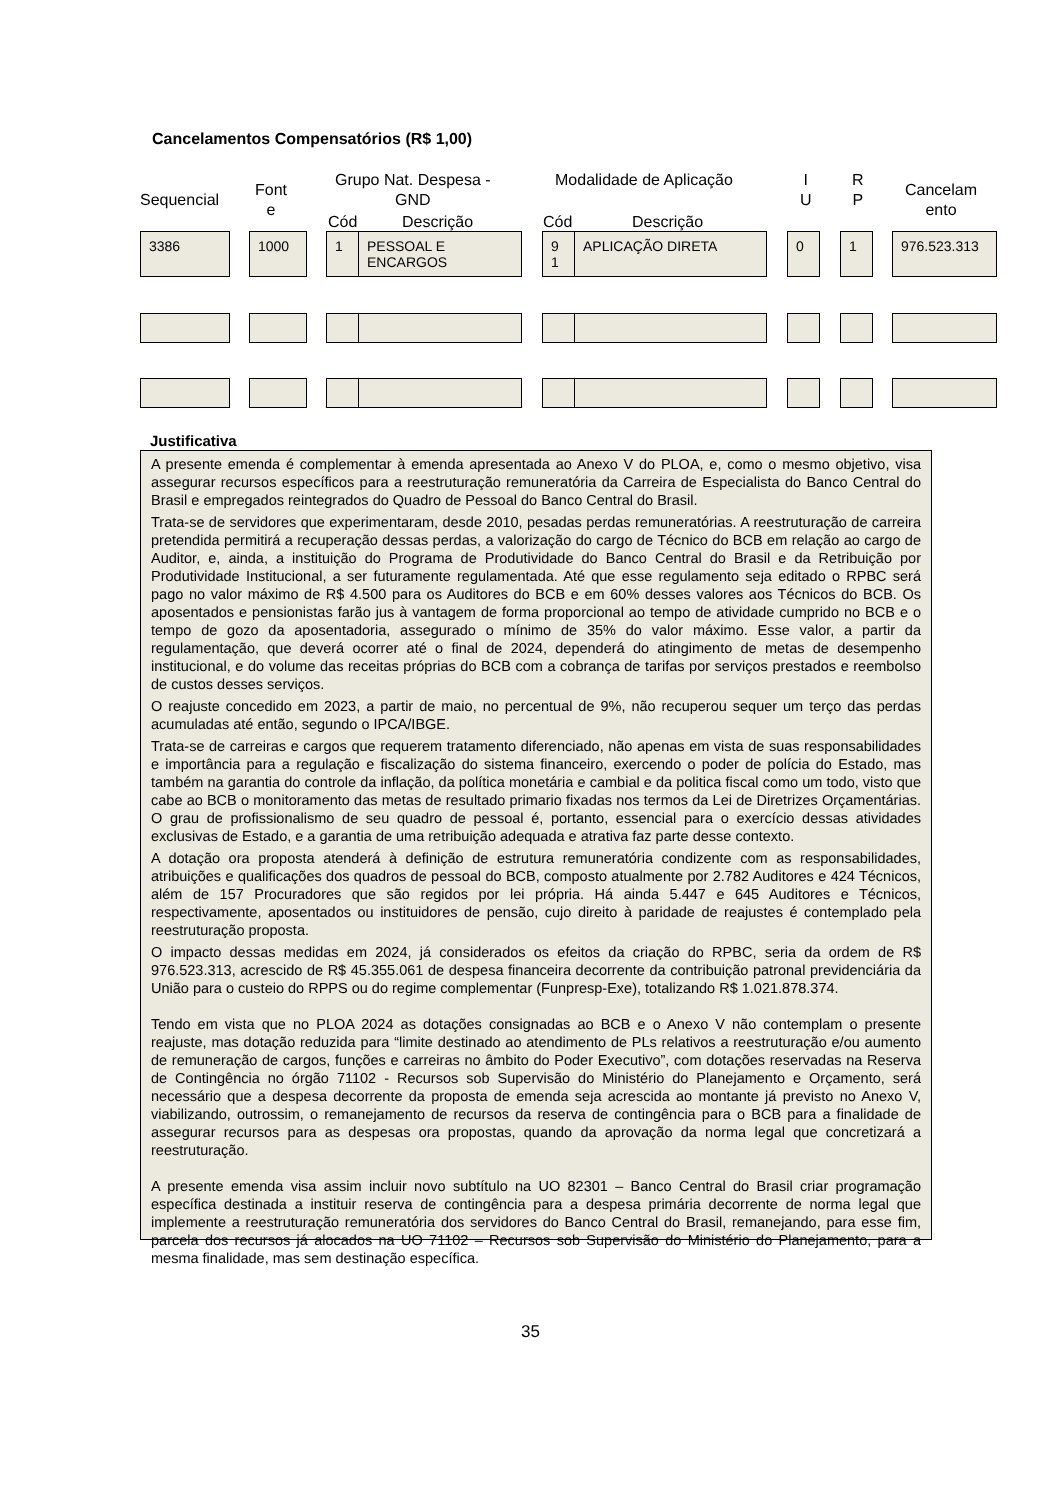Cancelamentos Compensatórios (R$ 1,00)
Sequencial
Font
e
Grupo Nat. Despesa -
GND
Cód Descrição
Modalidade de Aplicação
Cód Descrição
I
U
R
P
Cancelam
ento
3386 1000 1 PESSOAL E ENCARGOS 9 1 APLICAÇÃO DIRETA 0 1 976.523.313
Justificativa
A presente emenda é complementar à emenda apresentada ao Anexo V do PLOA, e, como o mesmo objetivo, visa assegurar recursos específicos para a reestruturação remuneratória da Carreira de Especialista do Banco Central do Brasil e empregados reintegrados do Quadro de Pessoal do Banco Central do Brasil.
Trata-se de servidores que experimentaram, desde 2010, pesadas perdas remuneratórias. A reestruturação de carreira pretendida permitirá a recuperação dessas perdas, a valorização do cargo de Técnico do BCB em relação ao cargo de Auditor, e, ainda, a instituição do Programa de Produtividade do Banco Central do Brasil e da Retribuição por Produtividade Institucional, a ser futuramente regulamentada. Até que esse regulamento seja editado o RPBC será pago no valor máximo de R$ 4.500 para os Auditores do BCB e em 60% desses valores aos Técnicos do BCB. Os aposentados e pensionistas farão jus à vantagem de forma proporcional ao tempo de atividade cumprido no BCB e o tempo de gozo da aposentadoria, assegurado o mínimo de 35% do valor máximo. Esse valor, a partir da regulamentação, que deverá ocorrer até o final de 2024, dependerá do atingimento de metas de desempenho institucional, e do volume das receitas próprias do BCB com a cobrança de tarifas por serviços prestados e reembolso de custos desses serviços.
O reajuste concedido em 2023, a partir de maio, no percentual de 9%, não recuperou sequer um terço das perdas acumuladas até então, segundo o IPCA/IBGE.
Trata-se de carreiras e cargos que requerem tratamento diferenciado, não apenas em vista de suas responsabilidades e importância para a regulação e fiscalização do sistema financeiro, exercendo o poder de polícia do Estado, mas também na garantia do controle da inflação, da política monetária e cambial e da politica fiscal como um todo, visto que cabe ao BCB o monitoramento das metas de resultado primario fixadas nos termos da Lei de Diretrizes Orçamentárias. O grau de profissionalismo de seu quadro de pessoal é, portanto, essencial para o exercício dessas atividades exclusivas de Estado, e a garantia de uma retribuição adequada e atrativa faz parte desse contexto.
A dotação ora proposta atenderá à definição de estrutura remuneratória condizente com as responsabilidades, atribuições e qualificações dos quadros de pessoal do BCB, composto atualmente por 2.782 Auditores e 424 Técnicos, além de 157 Procuradores que são regidos por lei própria. Há ainda 5.447 e 645 Auditores e Técnicos, respectivamente, aposentados ou instituidores de pensão, cujo direito à paridade de reajustes é contemplado pela reestruturação proposta.
O impacto dessas medidas em 2024, já considerados os efeitos da criação do RPBC, seria da ordem de R$ 976.523.313, acrescido de R$ 45.355.061 de despesa financeira decorrente da contribuição patronal previdenciária da União para o custeio do RPPS ou do regime complementar (Funpresp-Exe), totalizando R$ 1.021.878.374.
Tendo em vista que no PLOA 2024 as dotações consignadas ao BCB e o Anexo V não contemplam o presente reajuste, mas dotação reduzida para “limite destinado ao atendimento de PLs relativos a reestruturação e/ou aumento de remuneração de cargos, funções e carreiras no âmbito do Poder Executivo”, com dotações reservadas na Reserva de Contingência no órgão 71102 - Recursos sob Supervisão do Ministério do Planejamento e Orçamento, será necessário que a despesa decorrente da proposta de emenda seja acrescida ao montante já previsto no Anexo V, viabilizando, outrossim, o remanejamento de recursos da reserva de contingência para o BCB para a finalidade de assegurar recursos para as despesas ora propostas, quando da aprovação da norma legal que concretizará a reestruturação.
A presente emenda visa assim incluir novo subtítulo na UO 82301 – Banco Central do Brasil criar programação específica destinada a instituir reserva de contingência para a despesa primária decorrente de norma legal que implemente a reestruturação remuneratória dos servidores do Banco Central do Brasil, remanejando, para esse fim, parcela dos recursos já alocados na UO 71102 – Recursos sob Supervisão do Ministério do Planejamento, para a mesma finalidade, mas sem destinação específica.
35